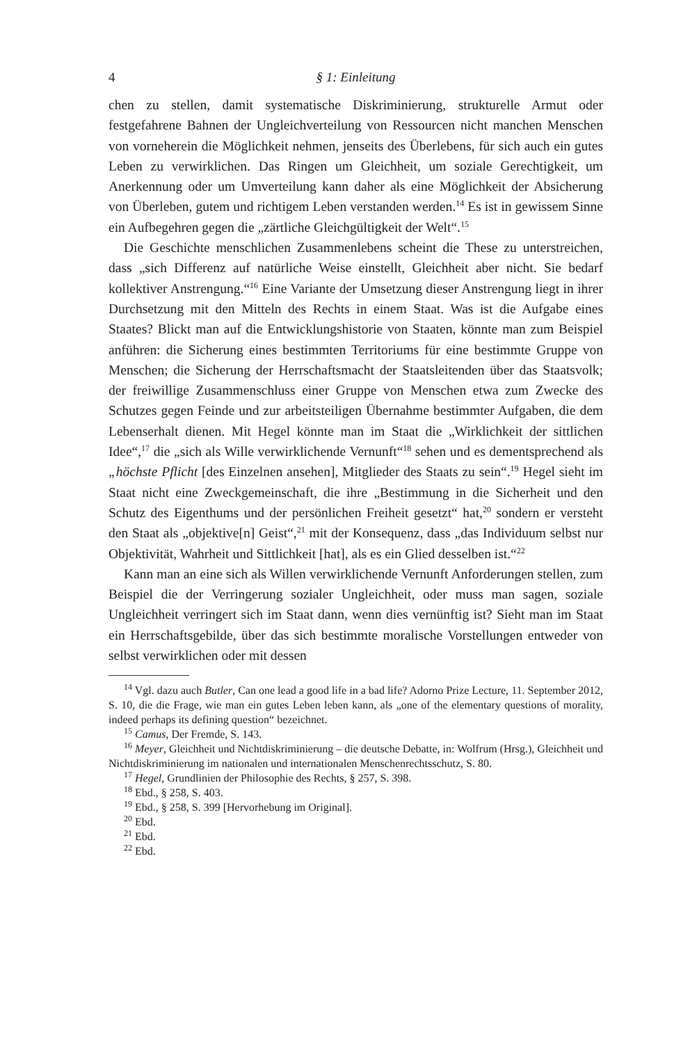4 § 1: Einleitung
chen zu stellen, damit systematische Diskriminierung, strukturelle Armut oder festgefahrene Bahnen der Ungleichverteilung von Ressourcen nicht manchen Menschen von vorneherein die Möglichkeit nehmen, jenseits des Überlebens, für sich auch ein gutes Leben zu verwirklichen. Das Ringen um Gleichheit, um soziale Gerechtigkeit, um Anerkennung oder um Umverteilung kann daher als eine Möglichkeit der Absicherung von Überleben, gutem und richtigem Leben verstanden werden.<sup>14</sup> Es ist in gewissem Sinne ein Aufbegehren gegen die „zärtliche Gleichgültigkeit der Welt“.<sup>15</sup>
Die Geschichte menschlichen Zusammenlebens scheint die These zu unterstreichen, dass „sich Differenz auf natürliche Weise einstellt, Gleichheit aber nicht. Sie bedarf kollektiver Anstrengung.“<sup>16</sup> Eine Variante der Umsetzung dieser Anstrengung liegt in ihrer Durchsetzung mit den Mitteln des Rechts in einem Staat. Was ist die Aufgabe eines Staates? Blickt man auf die Entwicklungshistorie von Staaten, könnte man zum Beispiel anführen: die Sicherung eines bestimmten Territoriums für eine bestimmte Gruppe von Menschen; die Sicherung der Herrschaftsmacht der Staatsleitenden über das Staatsvolk; der freiwillige Zusammenschluss einer Gruppe von Menschen etwa zum Zwecke des Schutzes gegen Feinde und zur arbeitsteiligen Übernahme bestimmter Aufgaben, die dem Lebenserhalt dienen. Mit Hegel könnte man im Staat die „Wirklichkeit der sittlichen Idee“,<sup>17</sup> die „sich als Wille verwirklichende Vernunft“<sup>18</sup> sehen und es dementsprechend als „höchste Pflicht [des Einzelnen ansehen], Mitglieder des Staats zu sein“.<sup>19</sup> Hegel sieht im Staat nicht eine Zweckgemeinschaft, die ihre „Bestimmung in die Sicherheit und den Schutz des Eigenthums und der persönlichen Freiheit gesetzt“ hat,<sup>20</sup> sondern er versteht den Staat als „objektive[n] Geist“,<sup>21</sup> mit der Konsequenz, dass „das Individuum selbst nur Objektivität, Wahrheit und Sittlichkeit [hat], als es ein Glied desselben ist.“<sup>22</sup>
Kann man an eine sich als Willen verwirklichende Vernunft Anforderungen stellen, zum Beispiel die der Verringerung sozialer Ungleichheit, oder muss man sagen, soziale Ungleichheit verringert sich im Staat dann, wenn dies vernünftig ist? Sieht man im Staat ein Herrschaftsgebilde, über das sich bestimmte moralische Vorstellungen entweder von selbst verwirklichen oder mit dessen
<sup>14</sup> Vgl. dazu auch Butler, Can one lead a good life in a bad life? Adorno Prize Lecture, 11. September 2012, S. 10, die die Frage, wie man ein gutes Leben leben kann, als „one of the elementary questions of morality, indeed perhaps its defining question“ bezeichnet.
<sup>15</sup> Camus, Der Fremde, S. 143.
<sup>16</sup> Meyer, Gleichheit und Nichtdiskriminierung – die deutsche Debatte, in: Wolfrum (Hrsg.), Gleichheit und Nichtdiskriminierung im nationalen und internationalen Menschenrechtsschutz, S. 80.
<sup>17</sup> Hegel, Grundlinien der Philosophie des Rechts, § 257, S. 398.
<sup>18</sup> Ebd., § 258, S. 403.
<sup>19</sup> Ebd., § 258, S. 399 [Hervorhebung im Original].
<sup>20</sup> Ebd.
<sup>21</sup> Ebd.
<sup>22</sup> Ebd.